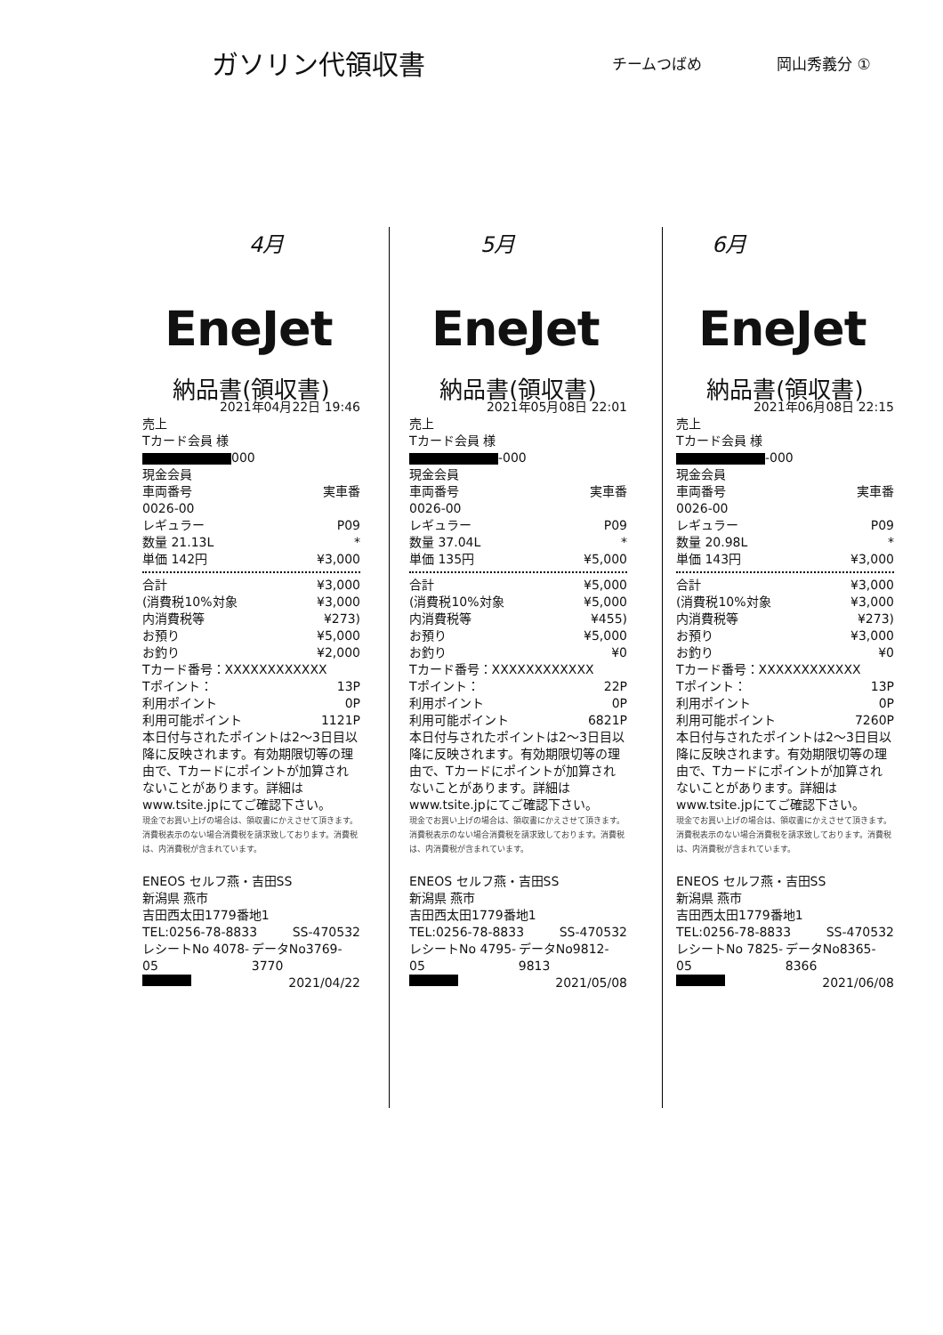ガソリン代領収書
チームつばめ 岡山秀義分 ①
4月 5月 6月
EneJet
納品書(領収書)
2021年04月22日 19:46
売上
Tカード会員 様
000
現金会員
車両番号 実車番
0026-00
レギュラー P09
数量 21.13L *
単価 142円 ¥3,000
合計 ¥3,000
(消費税10%対象 ¥3,000
内消費税等 ¥273)
お預り ¥5,000
お釣り ¥2,000
Tカード番号：XXXXXXXXXXXX
Tポイント： 13P
利用ポイント 0P
利用可能ポイント 1121P
本日付与されたポイントは2～3日目以降に反映されます。有効期限切等の理由で、Tカードにポイントが加算されないことがあります。詳細はwww.tsite.jpにてご確認下さい。
現金でお買い上げの場合は、領収書にかえさせて頂きます。消費税表示のない場合消費税を請求致しております。消費税は、内消費税が含まれています。
ENEOS セルフ燕・吉田SS
新潟県 燕市
吉田西太田1779番地1
TEL:0256-78-8833 SS-470532
レシートNo 4078-05 データNo3769-3770
2021/04/22
EneJet
納品書(領収書)
2021年05月08日 22:01
売上
Tカード会員 様
-000
現金会員
車両番号 実車番
0026-00
レギュラー P09
数量 37.04L *
単価 135円 ¥5,000
合計 ¥5,000
(消費税10%対象 ¥5,000
内消費税等 ¥455)
お預り ¥5,000
お釣り ¥0
Tカード番号：XXXXXXXXXXXX
Tポイント： 22P
利用ポイント 0P
利用可能ポイント 6821P
本日付与されたポイントは2～3日目以降に反映されます。有効期限切等の理由で、Tカードにポイントが加算されないことがあります。詳細はwww.tsite.jpにてご確認下さい。
現金でお買い上げの場合は、領収書にかえさせて頂きます。消費税表示のない場合消費税を請求致しております。消費税は、内消費税が含まれています。
ENEOS セルフ燕・吉田SS
新潟県 燕市
吉田西太田1779番地1
TEL:0256-78-8833 SS-470532
レシートNo 4795-05 データNo9812-9813
2021/05/08
EneJet
納品書(領収書)
2021年06月08日 22:15
売上
Tカード会員 様
-000
現金会員
車両番号 実車番
0026-00
レギュラー P09
数量 20.98L *
単価 143円 ¥3,000
合計 ¥3,000
(消費税10%対象 ¥3,000
内消費税等 ¥273)
お預り ¥3,000
お釣り ¥0
Tカード番号：XXXXXXXXXXXX
Tポイント： 13P
利用ポイント 0P
利用可能ポイント 7260P
本日付与されたポイントは2～3日目以降に反映されます。有効期限切等の理由で、Tカードにポイントが加算されないことがあります。詳細はwww.tsite.jpにてご確認下さい。
現金でお買い上げの場合は、領収書にかえさせて頂きます。消費税表示のない場合消費税を請求致しております。消費税は、内消費税が含まれています。
ENEOS セルフ燕・吉田SS
新潟県 燕市
吉田西太田1779番地1
TEL:0256-78-8833 SS-470532
レシートNo 7825-05 データNo8365-8366
2021/06/08